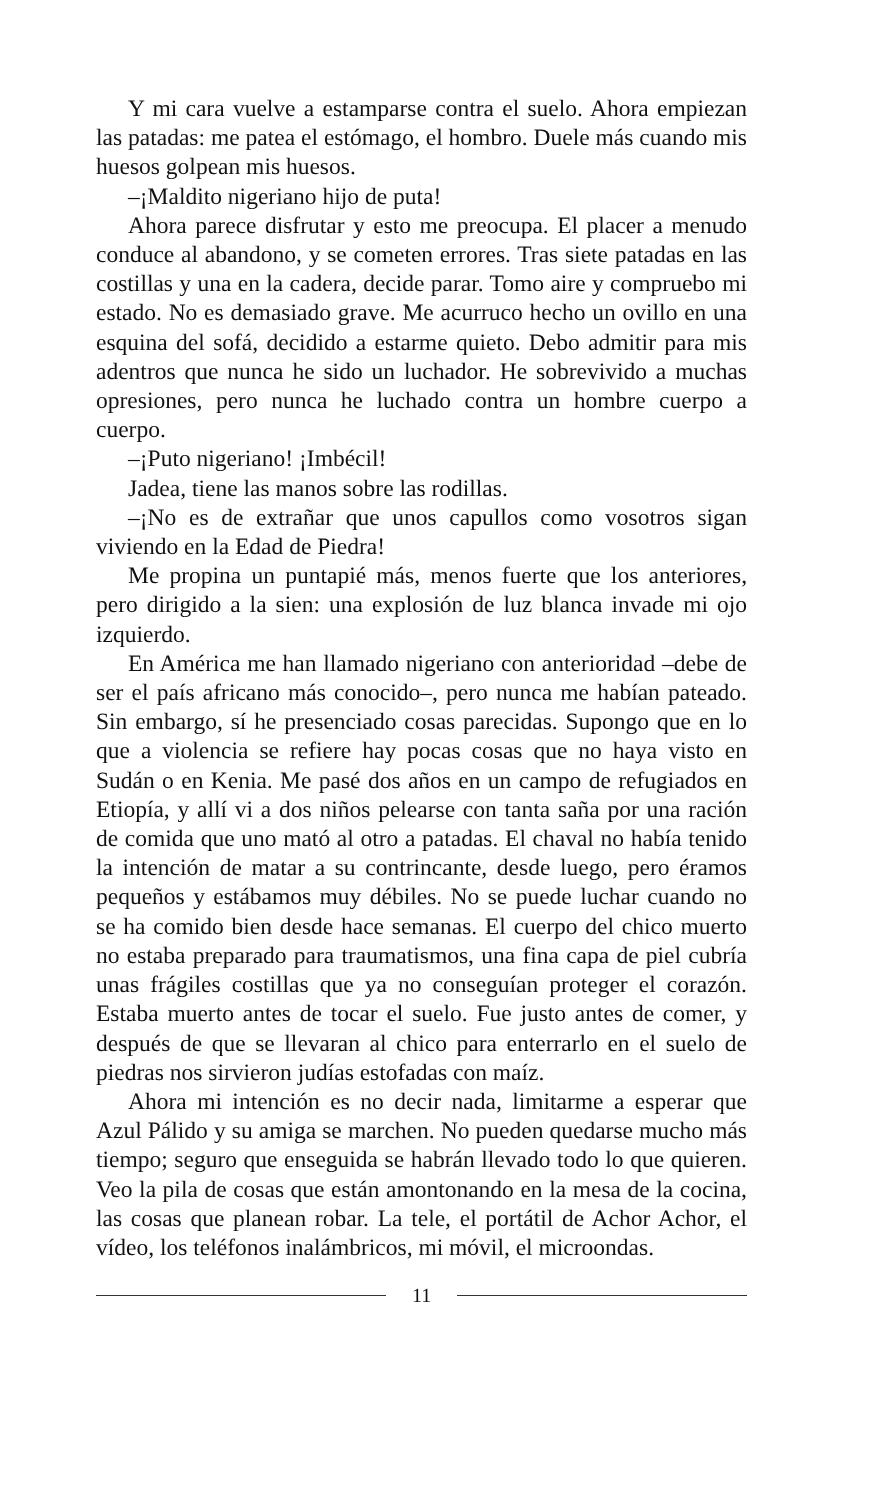Y mi cara vuelve a estamparse contra el suelo. Ahora empiezan las patadas: me patea el estómago, el hombro. Duele más cuando mis huesos golpean mis huesos.
–¡Maldito nigeriano hijo de puta!
Ahora parece disfrutar y esto me preocupa. El placer a menudo conduce al abandono, y se cometen errores. Tras siete patadas en las costillas y una en la cadera, decide parar. Tomo aire y compruebo mi estado. No es demasiado grave. Me acurruco hecho un ovillo en una esquina del sofá, decidido a estarme quieto. Debo admitir para mis adentros que nunca he sido un luchador. He sobrevivido a muchas opresiones, pero nunca he luchado contra un hombre cuerpo a cuerpo.
–¡Puto nigeriano! ¡Imbécil!
Jadea, tiene las manos sobre las rodillas.
–¡No es de extrañar que unos capullos como vosotros sigan viviendo en la Edad de Piedra!
Me propina un puntapié más, menos fuerte que los anteriores, pero dirigido a la sien: una explosión de luz blanca invade mi ojo izquierdo.
En América me han llamado nigeriano con anterioridad –debe de ser el país africano más conocido–, pero nunca me habían pateado. Sin embargo, sí he presenciado cosas parecidas. Supongo que en lo que a violencia se refiere hay pocas cosas que no haya visto en Sudán o en Kenia. Me pasé dos años en un campo de refugiados en Etiopía, y allí vi a dos niños pelearse con tanta saña por una ración de comida que uno mató al otro a patadas. El chaval no había tenido la intención de matar a su contrincante, desde luego, pero éramos pequeños y estábamos muy débiles. No se puede luchar cuando no se ha comido bien desde hace semanas. El cuerpo del chico muerto no estaba preparado para traumatismos, una fina capa de piel cubría unas frágiles costillas que ya no conseguían proteger el corazón. Estaba muerto antes de tocar el suelo. Fue justo antes de comer, y después de que se llevaran al chico para enterrarlo en el suelo de piedras nos sirvieron judías estofadas con maíz.
Ahora mi intención es no decir nada, limitarme a esperar que Azul Pálido y su amiga se marchen. No pueden quedarse mucho más tiempo; seguro que enseguida se habrán llevado todo lo que quieren. Veo la pila de cosas que están amontonando en la mesa de la cocina, las cosas que planean robar. La tele, el portátil de Achor Achor, el vídeo, los teléfonos inalámbricos, mi móvil, el microondas.
11